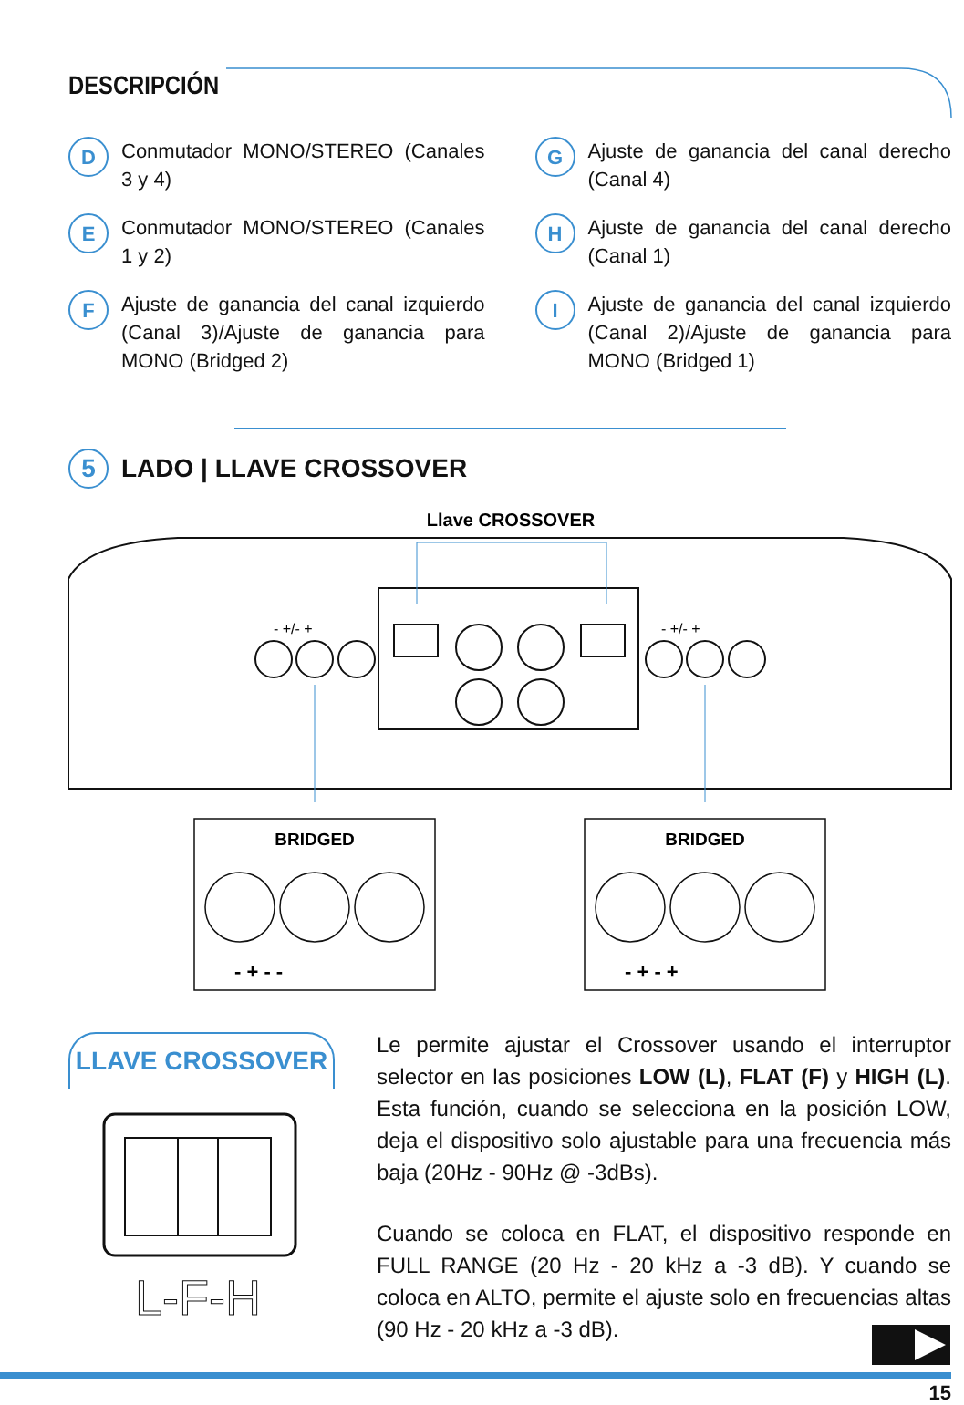DESCRIPCIÓN
D Conmutador MONO/STEREO (Canales 3 y 4)
G Ajuste de ganancia del canal derecho (Canal 4)
E Conmutador MONO/STEREO (Canales 1 y 2)
H Ajuste de ganancia del canal derecho (Canal 1)
F Ajuste de ganancia del canal izquierdo (Canal 3)/Ajuste de ganancia para MONO (Bridged 2)
I Ajuste de ganancia del canal izquierdo (Canal 2)/Ajuste de ganancia para MONO (Bridged 1)
5 LADO | LLAVE CROSSOVER
Llave CROSSOVER
- +/- +
- +/- +
BRIDGED
BRIDGED
- + - -
- + - +
LLAVE CROSSOVER
L-F-H
Le permite ajustar el Crossover usando el interruptor selector en las posiciones LOW (L), FLAT (F) y HIGH (L). Esta función, cuando se selecciona en la posición LOW, deja el dispositivo solo ajustable para una frecuencia más baja (20Hz - 90Hz @ -3dBs).
Cuando se coloca en FLAT, el dispositivo responde en FULL RANGE (20 Hz - 20 kHz a -3 dB). Y cuando se coloca en ALTO, permite el ajuste solo en frecuencias altas (90 Hz - 20 kHz a -3 dB).
15